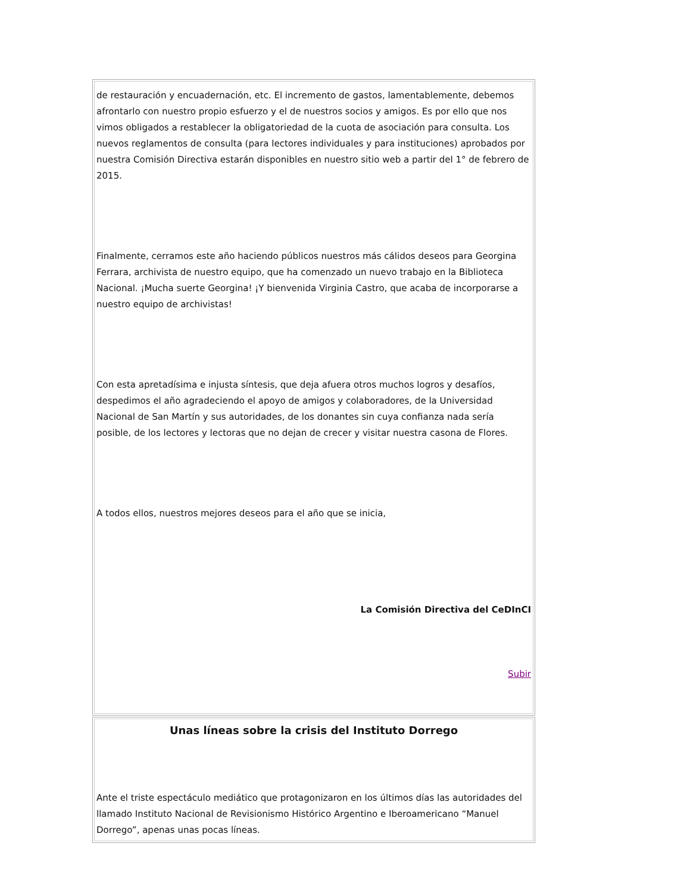de restauración y encuadernación, etc. El incremento de gastos, lamentablemente, debemos afrontarlo con nuestro propio esfuerzo y el de nuestros socios y amigos. Es por ello que nos vimos obligados a restablecer la obligatoriedad de la cuota de asociación para consulta. Los nuevos reglamentos de consulta (para lectores individuales y para instituciones) aprobados por nuestra Comisión Directiva estarán disponibles en nuestro sitio web a partir del 1° de febrero de 2015.
Finalmente, cerramos este año haciendo públicos nuestros más cálidos deseos para Georgina Ferrara, archivista de nuestro equipo, que ha comenzado un nuevo trabajo en la Biblioteca Nacional. ¡Mucha suerte Georgina! ¡Y bienvenida Virginia Castro, que acaba de incorporarse a nuestro equipo de archivistas!
Con esta apretadísima e injusta síntesis, que deja afuera otros muchos logros y desafíos, despedimos el año agradeciendo el apoyo de amigos y colaboradores, de la Universidad Nacional de San Martín y sus autoridades, de los donantes sin cuya confianza nada sería posible, de los lectores y lectoras que no dejan de crecer y visitar nuestra casona de Flores.
A todos ellos, nuestros mejores deseos para el año que se inicia,
La Comisión Directiva del CeDInCI
Subir
Unas líneas sobre la crisis del Instituto Dorrego
Ante el triste espectáculo mediático que protagonizaron en los últimos días las autoridades del llamado Instituto Nacional de Revisionismo Histórico Argentino e Iberoamericano “Manuel Dorrego”, apenas unas pocas líneas.